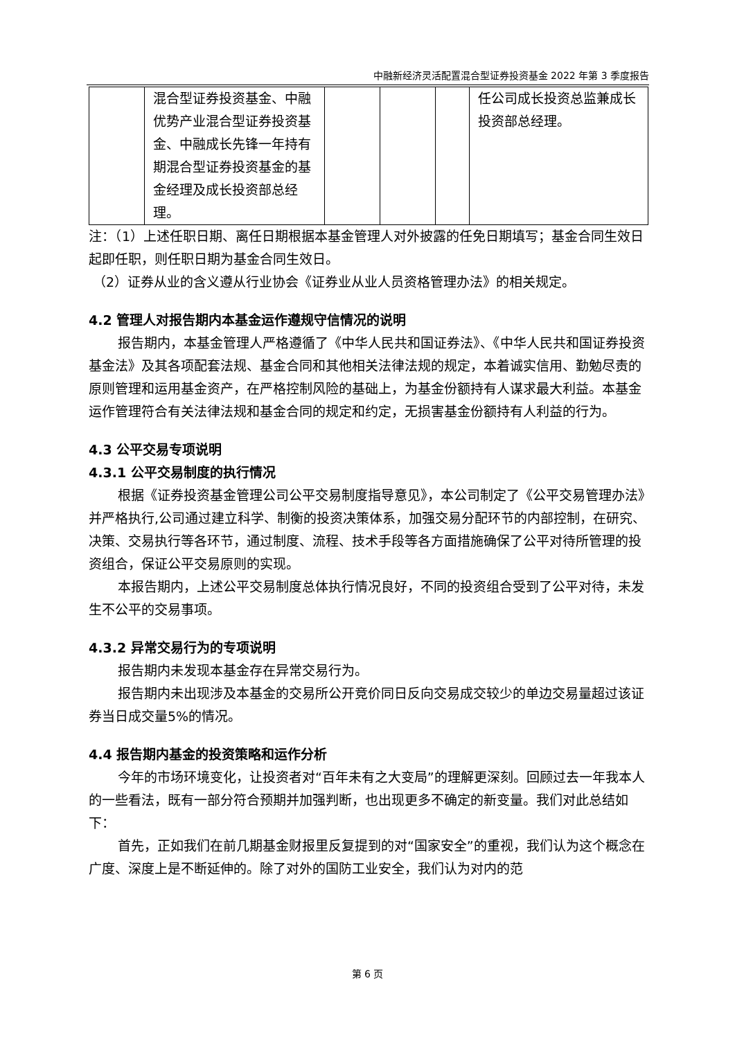中融新经济灵活配置混合型证券投资基金 2022 年第 3 季度报告
| | 混合型证券投资基金、中融优势产业混合型证券投资基金、中融成长先锋一年持有期混合型证券投资基金的基金经理及成长投资部总经理。 | | | | 任公司成长投资总监兼成长投资部总经理。 |
注：（1）上述任职日期、离任日期根据本基金管理人对外披露的任免日期填写；基金合同生效日起即任职，则任职日期为基金合同生效日。
（2）证券从业的含义遵从行业协会《证券业从业人员资格管理办法》的相关规定。
4.2 管理人对报告期内本基金运作遵规守信情况的说明
报告期内，本基金管理人严格遵循了《中华人民共和国证券法》、《中华人民共和国证券投资基金法》及其各项配套法规、基金合同和其他相关法律法规的规定，本着诚实信用、勤勉尽责的原则管理和运用基金资产，在严格控制风险的基础上，为基金份额持有人谋求最大利益。本基金运作管理符合有关法律法规和基金合同的规定和约定，无损害基金份额持有人利益的行为。
4.3 公平交易专项说明
4.3.1 公平交易制度的执行情况
根据《证券投资基金管理公司公平交易制度指导意见》，本公司制定了《公平交易管理办法》并严格执行,公司通过建立科学、制衡的投资决策体系，加强交易分配环节的内部控制，在研究、决策、交易执行等各环节，通过制度、流程、技术手段等各方面措施确保了公平对待所管理的投资组合，保证公平交易原则的实现。
本报告期内，上述公平交易制度总体执行情况良好，不同的投资组合受到了公平对待，未发生不公平的交易事项。
4.3.2 异常交易行为的专项说明
报告期内未发现本基金存在异常交易行为。
报告期内未出现涉及本基金的交易所公开竞价同日反向交易成交较少的单边交易量超过该证券当日成交量5%的情况。
4.4 报告期内基金的投资策略和运作分析
今年的市场环境变化，让投资者对“百年未有之大变局”的理解更深刻。回顾过去一年我本人的一些看法，既有一部分符合预期并加强判断，也出现更多不确定的新变量。我们对此总结如下：
首先，正如我们在前几期基金财报里反复提到的对“国家安全”的重视，我们认为这个概念在广度、深度上是不断延伸的。除了对外的国防工业安全，我们认为对内的范
第 6 页